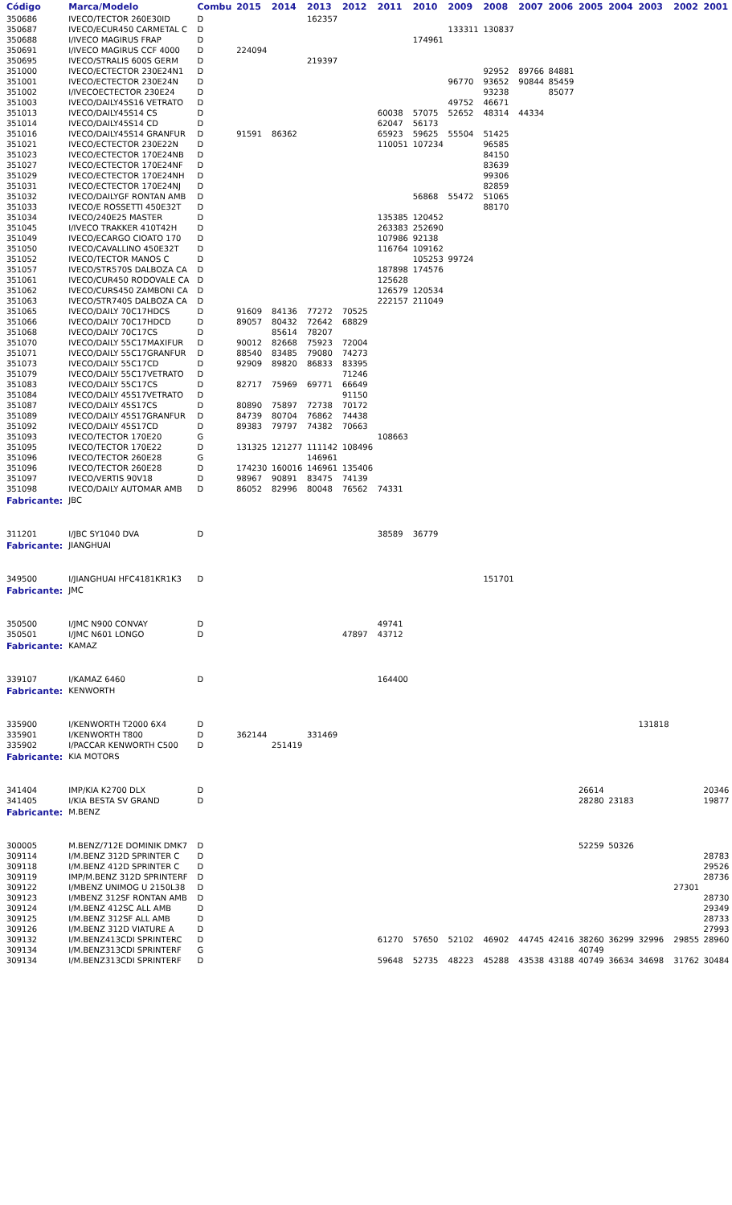| Código | Marca/Modelo | Combu | 2015 | 2014 | 2013 | 2012 | 2011 | 2010 | 2009 | 2008 | 2007 | 2006 | 2005 | 2004 | 2003 | 2002 | 2001 |
| --- | --- | --- | --- | --- | --- | --- | --- | --- | --- | --- | --- | --- | --- | --- | --- | --- | --- |
| 350686 | IVECO/TECTOR 260E30ID | D | | | 162357 | | | | | | | | | | | | |
| 350687 | IVECO/ECUR450 CARMETAL C | D | | | | | | | 133311 | 130837 | | | | | | | |
| 350688 | I/IVECO MAGIRUS FRAP | D | | | | | | 174961 | | | | | | | | | |
| 350691 | I/IVECO MAGIRUS CCF 4000 | D | 224094 | | | | | | | | | | | | | | |
| 350695 | IVECO/STRALIS 600S GERM | D | | | 219397 | | | | | | | | | | | | |
| 351000 | IVECO/ECTECTOR 230E24N1 | D | | | | | | | | 92952 | 89766 | 84881 | | | | | |
| 351001 | IVECO/ECTECTOR 230E24N | D | | | | | | | 96770 | 93652 | 90844 | 85459 | | | | | |
| 351002 | I/IVECOECTECTOR 230E24 | D | | | | | | | | 93238 | | 85077 | | | | | |
| 351003 | IVECO/DAILY45S16 VETRATO | D | | | | | | | 49752 | 46671 | | | | | | | |
| 351013 | IVECO/DAILY45S14 CS | D | | | | | 60038 | 57075 | 52652 | 48314 | 44334 | | | | | | |
| 351014 | IVECO/DAILY45S14 CD | D | | | | | 62047 | 56173 | | | | | | | | | |
| 351016 | IVECO/DAILY45S14 GRANFUR | D | 91591 | 86362 | | | 65923 | 59625 | 55504 | 51425 | | | | | | | |
| 351021 | IVECO/ECTECTOR 230E22N | D | | | | | 110051 | 107234 | | 96585 | | | | | | | |
| 351023 | IVECO/ECTECTOR 170E24NB | D | | | | | | | | 84150 | | | | | | | |
| 351027 | IVECO/ECTECTOR 170E24NF | D | | | | | | | | 83639 | | | | | | | |
| 351029 | IVECO/ECTECTOR 170E24NH | D | | | | | | | | 99306 | | | | | | | |
| 351031 | IVECO/ECTECTOR 170E24NJ | D | | | | | | | | 82859 | | | | | | | |
| 351032 | IVECO/DAILYGF RONTAN AMB | D | | | | | | 56868 | 55472 | 51065 | | | | | | | |
| 351033 | IVECO/E ROSSETTI 450E32T | D | | | | | | | | 88170 | | | | | | | |
| 351034 | IVECO/240E25 MASTER | D | | | | | 135385 | 120452 | | | | | | | | | |
| 351045 | I/IVECO TRAKKER 410T42H | D | | | | | 263383 | 252690 | | | | | | | | | |
| 351049 | IVECO/ECARGO CIOATO 170 | D | | | | | 107986 | 92138 | | | | | | | | | |
| 351050 | IVECO/CAVALLINO 450E32T | D | | | | | 116764 | 109162 | | | | | | | | | |
| 351052 | IVECO/TECTOR MANOS C | D | | | | | | 105253 | 99724 | | | | | | | | |
| 351057 | IVECO/STR570S DALBOZA CA | D | | | | | 187898 | 174576 | | | | | | | | | |
| 351061 | IVECO/CUR450 RODOVALE CA | D | | | | | 125628 | | | | | | | | | | |
| 351062 | IVECO/CURS450 ZAMBONI CA | D | | | | | 126579 | 120534 | | | | | | | | | |
| 351063 | IVECO/STR740S DALBOZA CA | D | | | | | 222157 | 211049 | | | | | | | | | |
| 351065 | IVECO/DAILY 70C17HDCS | D | 91609 | 84136 | 77272 | 70525 | | | | | | | | | | | |
| 351066 | IVECO/DAILY 70C17HDCD | D | 89057 | 80432 | 72642 | 68829 | | | | | | | | | | | |
| 351068 | IVECO/DAILY 70C17CS | D | | 85614 | 78207 | | | | | | | | | | | | |
| 351070 | IVECO/DAILY 55C17MAXIFUR | D | 90012 | 82668 | 75923 | 72004 | | | | | | | | | | | |
| 351071 | IVECO/DAILY 55C17GRANFUR | D | 88540 | 83485 | 79080 | 74273 | | | | | | | | | | | |
| 351073 | IVECO/DAILY 55C17CD | D | 92909 | 89820 | 86833 | 83395 | | | | | | | | | | | |
| 351079 | IVECO/DAILY 55C17VETRATO | D | | | | 71246 | | | | | | | | | | | |
| 351083 | IVECO/DAILY 55C17CS | D | 82717 | 75969 | 69771 | 66649 | | | | | | | | | | | |
| 351084 | IVECO/DAILY 45S17VETRATO | D | | | | 91150 | | | | | | | | | | | |
| 351087 | IVECO/DAILY 45S17CS | D | 80890 | 75897 | 72738 | 70172 | | | | | | | | | | | |
| 351089 | IVECO/DAILY 45S17GRANFUR | D | 84739 | 80704 | 76862 | 74438 | | | | | | | | | | | |
| 351092 | IVECO/DAILY 45S17CD | D | 89383 | 79797 | 74382 | 70663 | | | | | | | | | | | |
| 351093 | IVECO/TECTOR 170E20 | G | | | | | 108663 | | | | | | | | | | |
| 351095 | IVECO/TECTOR 170E22 | D | 131325 | 121277 | 111142 | 108496 | | | | | | | | | | | |
| 351096 | IVECO/TECTOR 260E28 | G | | | 146961 | | | | | | | | | | | | |
| 351096 | IVECO/TECTOR 260E28 | D | 174230 | 160016 | 146961 | 135406 | | | | | | | | | | | |
| 351097 | IVECO/VERTIS 90V18 | D | 98967 | 90891 | 83475 | 74139 | | | | | | | | | | | |
| 351098 | IVECO/DAILY AUTOMAR AMB | D | 86052 | 82996 | 80048 | 76562 | 74331 | | | | | | | | | | |
| Fabricante: | JBC | | | | | | | | | | | | | | | | |
| 311201 | I/JBC SY1040 DVA | D | | | | | 38589 | 36779 | | | | | | | | | |
| Fabricante: | JIANGHUAI | | | | | | | | | | | | | | | | |
| 349500 | I/JIANGHUAI HFC4181KR1K3 | D | | | | | | | | 151701 | | | | | | | |
| Fabricante: | JMC | | | | | | | | | | | | | | | | |
| 350500 | I/JMC N900 CONVAY | D | | | | | 49741 | | | | | | | | | | |
| 350501 | I/JMC N601 LONGO | D | | | | 47897 | 43712 | | | | | | | | | | |
| Fabricante: | KAMAZ | | | | | | | | | | | | | | | | |
| 339107 | I/KAMAZ 6460 | D | | | | | 164400 | | | | | | | | | | |
| Fabricante: | KENWORTH | | | | | | | | | | | | | | | | |
| 335900 | I/KENWORTH T2000 6X4 | D | | | | | | | | | | | | | 131818 | | |
| 335901 | I/KENWORTH T800 | D | 362144 | | 331469 | | | | | | | | | | | | |
| 335902 | I/PACCAR KENWORTH C500 | D | | 251419 | | | | | | | | | | | | | |
| Fabricante: | KIA MOTORS | | | | | | | | | | | | | | | | |
| 341404 | IMP/KIA K2700 DLX | D | | | | | | | | | | | 26614 | | | | 20346 |
| 341405 | I/KIA BESTA SV GRAND | D | | | | | | | | | | | 28280 | 23183 | | | 19877 |
| Fabricante: | M.BENZ | | | | | | | | | | | | | | | | |
| 300005 | M.BENZ/712E DOMINIK DMK7 | D | | | | | | | | | | | 52259 | 50326 | | | |
| 309114 | I/M.BENZ 312D SPRINTER C | D | | | | | | | | | | | | | | | 28783 |
| 309118 | I/M.BENZ 412D SPRINTER C | D | | | | | | | | | | | | | | | 29526 |
| 309119 | IMP/M.BENZ 312D SPRINTERF | D | | | | | | | | | | | | | | | 28736 |
| 309122 | I/MBENZ UNIMOG U 2150L38 | D | | | | | | | | | | | | | | 27301 | |
| 309123 | I/MBENZ 312SF RONTAN AMB | D | | | | | | | | | | | | | | | 28730 |
| 309124 | I/M.BENZ 412SC ALL AMB | D | | | | | | | | | | | | | | | 29349 |
| 309125 | I/M.BENZ 312SF ALL AMB | D | | | | | | | | | | | | | | | 28733 |
| 309126 | I/M.BENZ 312D VIATURE A | D | | | | | | | | | | | | | | | 27993 |
| 309132 | I/M.BENZ413CDI SPRINTERC | D | | | | | 61270 | 57650 | 52102 | 46902 | 44745 | 42416 | 38260 | 36299 | 32996 | 29855 | 28960 |
| 309134 | I/M.BENZ313CDI SPRINTERF | G | | | | | | | | | | | 40749 | | | | |
| 309134 | I/M.BENZ313CDI SPRINTERF | D | | | | | 59648 | 52735 | 48223 | 45288 | 43538 | 43188 | 40749 | 36634 | 34698 | 31762 | 30484 |